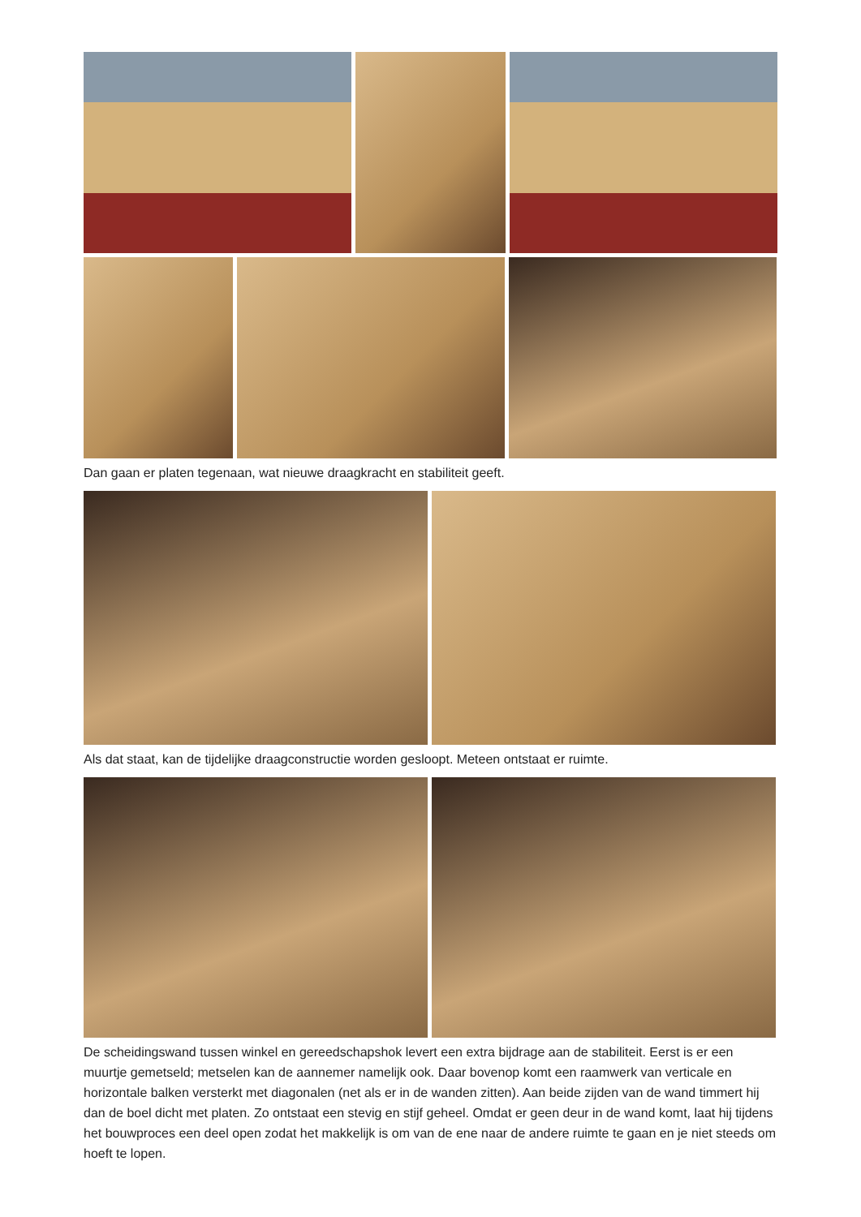Dan gaan er platen tegenaan, wat nieuwe draagkracht en stabiliteit geeft.
Als dat staat, kan de tijdelijke draagconstructie worden gesloopt. Meteen ontstaat er ruimte.
De scheidingswand tussen winkel en gereedschapshok levert een extra bijdrage aan de stabiliteit. Eerst is er een muurtje gemetseld; metselen kan de aannemer namelijk ook. Daar bovenop komt een raamwerk van verticale en horizontale balken versterkt met diagonalen (net als er in de wanden zitten). Aan beide zijden van de wand timmert hij dan de boel dicht met platen. Zo ontstaat een stevig en stijf geheel. Omdat er geen deur in de wand komt, laat hij tijdens het bouwproces een deel open zodat het makkelijk is om van de ene naar de andere ruimte te gaan en je niet steeds om hoeft te lopen.